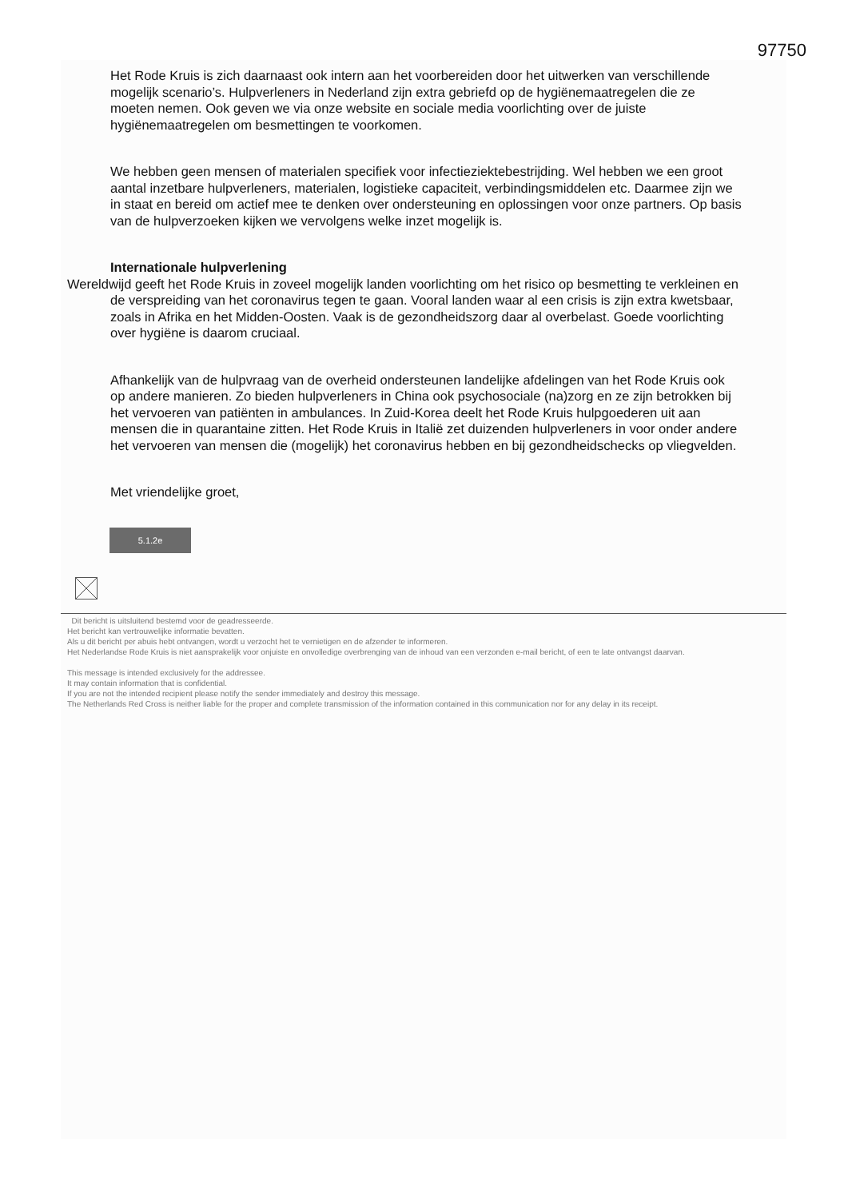97750
Het Rode Kruis is zich daarnaast ook intern aan het voorbereiden door het uitwerken van verschillende mogelijk scenario’s. Hulpverleners in Nederland zijn extra gebriefd op de hygiënemaatregelen die ze moeten nemen. Ook geven we via onze website en sociale media voorlichting over de juiste hygiënemaatregelen om besmettingen te voorkomen.
We hebben geen mensen of materialen specifiek voor infectieziektebestrijding. Wel hebben we een groot aantal inzetbare hulpverleners, materialen, logistieke capaciteit, verbindingsmiddelen etc. Daarmee zijn we in staat en bereid om actief mee te denken over ondersteuning en oplossingen voor onze partners. Op basis van de hulpverzoeken kijken we vervolgens welke inzet mogelijk is.
Internationale hulpverlening
Wereldwijd geeft het Rode Kruis in zoveel mogelijk landen voorlichting om het risico op besmetting te verkleinen en de verspreiding van het coronavirus tegen te gaan. Vooral landen waar al een crisis is zijn extra kwetsbaar, zoals in Afrika en het Midden-Oosten. Vaak is de gezondheidszorg daar al overbelast. Goede voorlichting over hygiëne is daarom cruciaal.
Afhankelijk van de hulpvraag van de overheid ondersteunen landelijke afdelingen van het Rode Kruis ook op andere manieren. Zo bieden hulpverleners in China ook psychosociale (na)zorg en ze zijn betrokken bij het vervoeren van patiënten in ambulances. In Zuid-Korea deelt het Rode Kruis hulpgoederen uit aan mensen die in quarantaine zitten. Het Rode Kruis in Italië zet duizenden hulpverleners in voor onder andere het vervoeren van mensen die (mogelijk) het coronavirus hebben en bij gezondheidschecks op vliegvelden.
Met vriendelijke groet,
5.1.2e
Dit bericht is uitsluitend bestemd voor de geadresseerde.
Het bericht kan vertrouwelijke informatie bevatten.
Als u dit bericht per abuis hebt ontvangen, wordt u verzocht het te vernietigen en de afzender te informeren.
Het Nederlandse Rode Kruis is niet aansprakelijk voor onjuiste en onvolledige overbrenging van de inhoud van een verzonden e-mail bericht, of een te late ontvangst daarvan.
This message is intended exclusively for the addressee.
It may contain information that is confidential.
If you are not the intended recipient please notify the sender immediately and destroy this message.
The Netherlands Red Cross is neither liable for the proper and complete transmission of the information contained in this communication nor for any delay in its receipt.